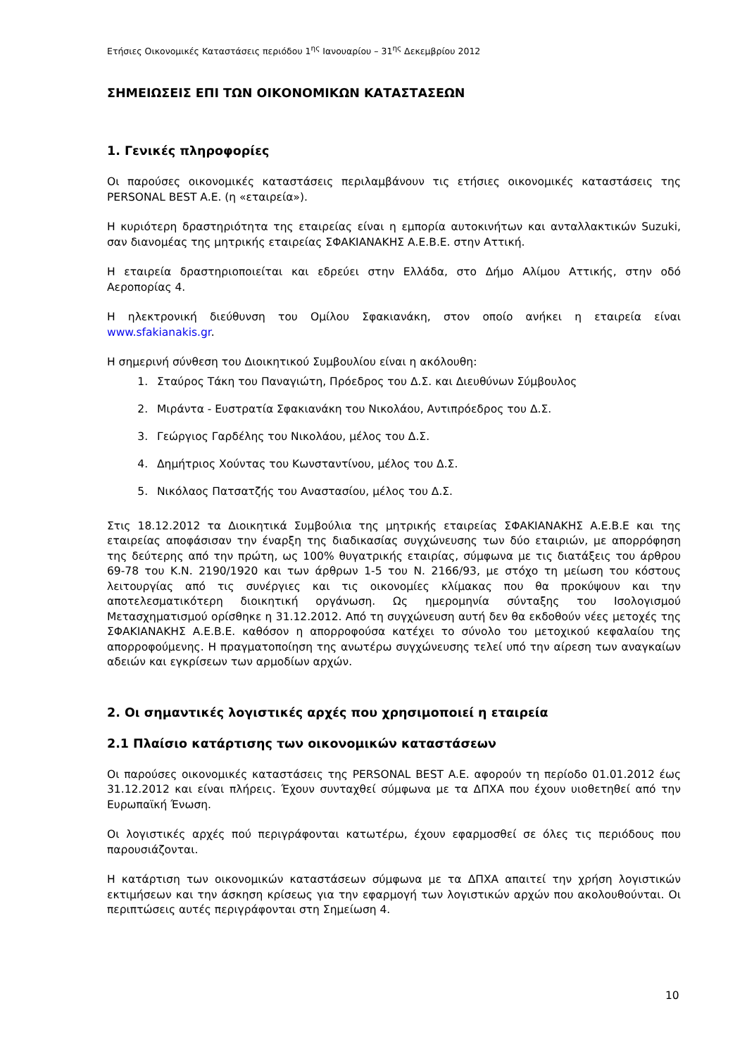Ετήσιες Οικονομικές Καταστάσεις περιόδου 1<sup>ης</sup> Ιανουαρίου – 31<sup>ης</sup> Δεκεμβρίου 2012
ΣΗΜΕΙΩΣΕΙΣ ΕΠΙ ΤΩΝ ΟΙΚΟΝΟΜΙΚΩΝ ΚΑΤΑΣΤΑΣΕΩΝ
1. Γενικές πληροφορίες
Οι παρούσες οικονομικές καταστάσεις περιλαμβάνουν τις ετήσιες οικονομικές καταστάσεις της PERSONAL BEST A.E. (η «εταιρεία»).
Η κυριότερη δραστηριότητα της εταιρείας είναι η εμπορία αυτοκινήτων και ανταλλακτικών Suzuki, σαν διανομέας της μητρικής εταιρείας ΣΦΑΚΙΑΝΑΚΗΣ Α.Ε.Β.Ε. στην Αττική.
Η εταιρεία δραστηριοποιείται και εδρεύει στην Ελλάδα, στο Δήμο Αλίμου Αττικής, στην οδό Αεροπορίας 4.
Η ηλεκτρονική διεύθυνση του Ομίλου Σφακιανάκη, στον οποίο ανήκει η εταιρεία είναι www.sfakianakis.gr.
Η σημερινή σύνθεση του Διοικητικού Συμβουλίου είναι η ακόλουθη:
1. Σταύρος Τάκη του Παναγιώτη, Πρόεδρος του Δ.Σ. και Διευθύνων Σύμβουλος
2. Μιράντα - Ευστρατία Σφακιανάκη του Νικολάου, Αντιπρόεδρος του Δ.Σ.
3. Γεώργιος Γαρδέλης του Νικολάου, μέλος του Δ.Σ.
4. Δημήτριος Χούντας του Κωνσταντίνου, μέλος του Δ.Σ.
5. Νικόλαος Πατσατζής του Αναστασίου, μέλος του Δ.Σ.
Στις 18.12.2012 τα Διοικητικά Συμβούλια της μητρικής εταιρείας ΣΦΑΚΙΑΝΑΚΗΣ Α.Ε.Β.Ε και της εταιρείας αποφάσισαν την έναρξη της διαδικασίας συγχώνευσης των δύο εταιριών, με απορρόφηση της δεύτερης από την πρώτη, ως 100% θυγατρικής εταιρίας, σύμφωνα με τις διατάξεις του άρθρου 69-78 του Κ.Ν. 2190/1920 και των άρθρων 1-5 του Ν. 2166/93, με στόχο τη μείωση του κόστους λειτουργίας από τις συνέργιες και τις οικονομίες κλίμακας που θα προκύψουν και την αποτελεσματικότερη διοικητική οργάνωση. Ως ημερομηνία σύνταξης του Ισολογισμού Μετασχηματισμού ορίσθηκε η 31.12.2012. Από τη συγχώνευση αυτή δεν θα εκδοθούν νέες μετοχές της ΣΦΑΚΙΑΝΑΚΗΣ Α.Ε.Β.Ε. καθόσον η απορροφούσα κατέχει το σύνολο του μετοχικού κεφαλαίου της απορροφούμενης. Η πραγματοποίηση της ανωτέρω συγχώνευσης τελεί υπό την αίρεση των αναγκαίων αδειών και εγκρίσεων των αρμοδίων αρχών.
2. Οι σημαντικές λογιστικές αρχές που χρησιμοποιεί η εταιρεία
2.1 Πλαίσιο κατάρτισης των οικονομικών καταστάσεων
Οι παρούσες οικονομικές καταστάσεις της PERSONAL BEST A.E. αφορούν τη περίοδο 01.01.2012 έως 31.12.2012 και είναι πλήρεις. Έχουν συνταχθεί σύμφωνα με τα ΔΠΧΑ που έχουν υιοθετηθεί από την Ευρωπαϊκή Ένωση.
Οι λογιστικές αρχές πού περιγράφονται κατωτέρω, έχουν εφαρμοσθεί σε όλες τις περιόδους που παρουσιάζονται.
Η κατάρτιση των οικονομικών καταστάσεων σύμφωνα με τα ΔΠΧΑ απαιτεί την χρήση λογιστικών εκτιμήσεων και την άσκηση κρίσεως για την εφαρμογή των λογιστικών αρχών που ακολουθούνται. Οι περιπτώσεις αυτές περιγράφονται στη Σημείωση 4.
10